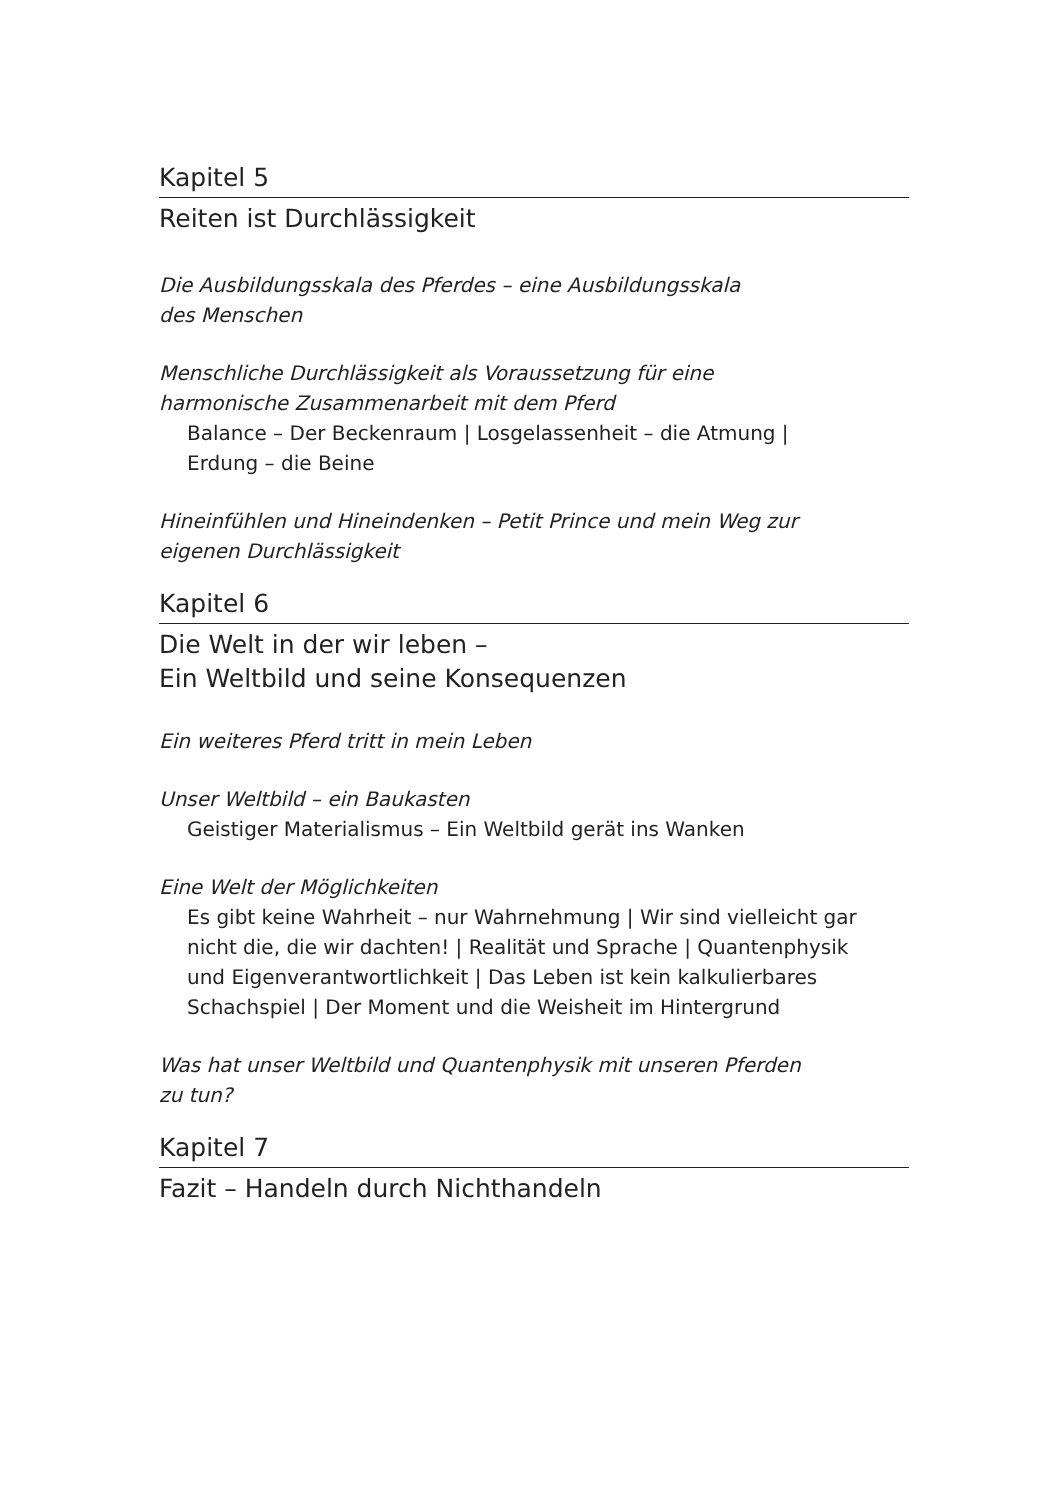Kapitel 5
Reiten ist Durchlässigkeit
Die Ausbildungsskala des Pferdes – eine Ausbildungsskala
des Menschen
Menschliche Durchlässigkeit als Voraussetzung für eine
harmonische Zusammenarbeit mit dem Pferd
Balance – Der Beckenraum | Losgelassenheit – die Atmung |
Erdung – die Beine
Hineinfühlen und Hineindenken – Petit Prince und mein Weg zur
eigenen Durchlässigkeit
Kapitel 6
Die Welt in der wir leben –
Ein Weltbild und seine Konsequenzen
Ein weiteres Pferd tritt in mein Leben
Unser Weltbild – ein Baukasten
Geistiger Materialismus – Ein Weltbild gerät ins Wanken
Eine Welt der Möglichkeiten
Es gibt keine Wahrheit – nur Wahrnehmung | Wir sind vielleicht gar
nicht die, die wir dachten! | Realität und Sprache | Quantenphysik
und Eigenverantwortlichkeit | Das Leben ist kein kalkulierbares
Schachspiel | Der Moment und die Weisheit im Hintergrund
Was hat unser Weltbild und Quantenphysik mit unseren Pferden
zu tun?
Kapitel 7
Fazit – Handeln durch Nichthandeln